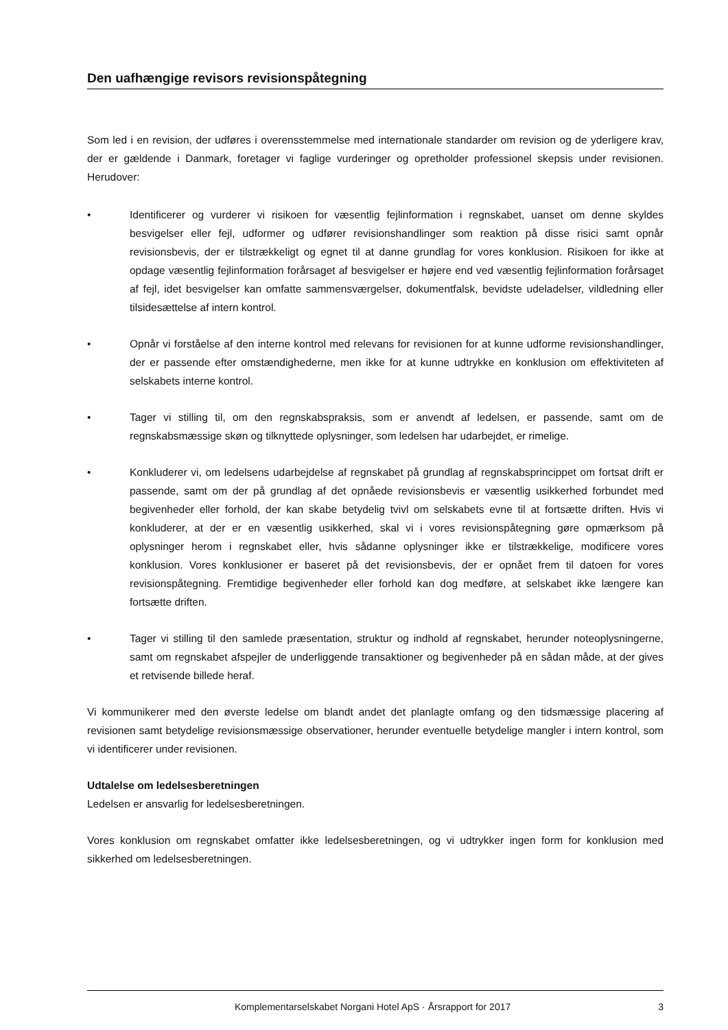Den uafhængige revisors revisionspåtegning
Som led i en revision, der udføres i overensstemmelse med internationale standarder om revision og de yderligere krav, der er gældende i Danmark, foretager vi faglige vurderinger og opretholder professionel skepsis under revisionen. Herudover:
• Identificerer og vurderer vi risikoen for væsentlig fejlinformation i regnskabet, uanset om denne skyldes besvigelser eller fejl, udformer og udfører revisionshandlinger som reaktion på disse risici samt opnår revisionsbevis, der er tilstrækkeligt og egnet til at danne grundlag for vores konklusion. Risikoen for ikke at opdage væsentlig fejlinformation forårsaget af besvigelser er højere end ved væsentlig fejlinformation forårsaget af fejl, idet besvigelser kan omfatte sammensværgelser, dokumentfalsk, bevidste udeladelser, vildledning eller tilsidesættelse af intern kontrol.
• Opnår vi forståelse af den interne kontrol med relevans for revisionen for at kunne udforme revisionshandlinger, der er passende efter omstændighederne, men ikke for at kunne udtrykke en konklusion om effektiviteten af selskabets interne kontrol.
• Tager vi stilling til, om den regnskabspraksis, som er anvendt af ledelsen, er passende, samt om de regnskabsmæssige skøn og tilknyttede oplysninger, som ledelsen har udarbejdet, er rimelige.
• Konkluderer vi, om ledelsens udarbejdelse af regnskabet på grundlag af regnskabsprincippet om fortsat drift er passende, samt om der på grundlag af det opnåede revisionsbevis er væsentlig usikkerhed forbundet med begivenheder eller forhold, der kan skabe betydelig tvivl om selskabets evne til at fortsætte driften. Hvis vi konkluderer, at der er en væsentlig usikkerhed, skal vi i vores revisionspåtegning gøre opmærksom på oplysninger herom i regnskabet eller, hvis sådanne oplysninger ikke er tilstrækkelige, modificere vores konklusion. Vores konklusioner er baseret på det revisionsbevis, der er opnået frem til datoen for vores revisionspåtegning. Fremtidige begivenheder eller forhold kan dog medføre, at selskabet ikke længere kan fortsætte driften.
• Tager vi stilling til den samlede præsentation, struktur og indhold af regnskabet, herunder noteoplysningerne, samt om regnskabet afspejler de underliggende transaktioner og begivenheder på en sådan måde, at der gives et retvisende billede heraf.
Vi kommunikerer med den øverste ledelse om blandt andet det planlagte omfang og den tidsmæssige placering af revisionen samt betydelige revisionsmæssige observationer, herunder eventuelle betydelige mangler i intern kontrol, som vi identificerer under revisionen.
Udtalelse om ledelsesberetningen
Ledelsen er ansvarlig for ledelsesberetningen.
Vores konklusion om regnskabet omfatter ikke ledelsesberetningen, og vi udtrykker ingen form for konklusion med sikkerhed om ledelsesberetningen.
Komplementarselskabet Norgani Hotel ApS · Årsrapport for 2017 3